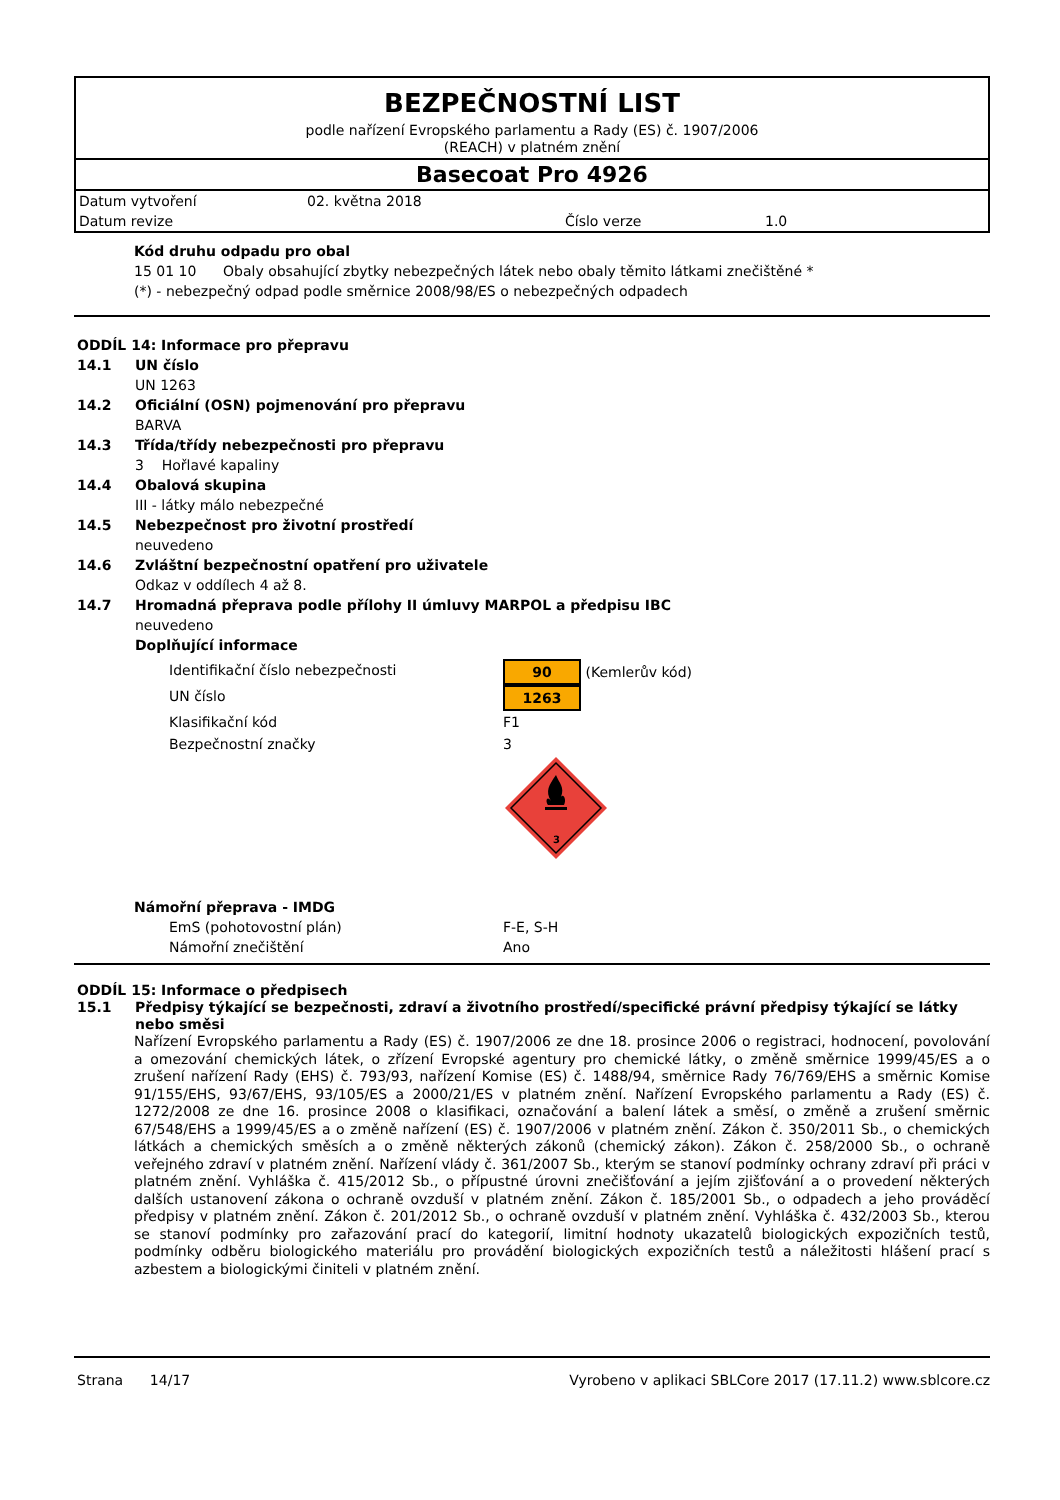BEZPEČNOSTNÍ LIST
podle nařízení Evropského parlamentu a Rady (ES) č. 1907/2006
(REACH) v platném znění
Basecoat Pro 4926
Datum vytvoření 02. května 2018 Datum revize Číslo verze 1.0
Kód druhu odpadu pro obal
15 01 10 Obaly obsahující zbytky nebezpečných látek nebo obaly těmito látkami znečištěné *
(*) - nebezpečný odpad podle směrnice 2008/98/ES o nebezpečných odpadech
ODDÍL 14: Informace pro přepravu
14.1 UN číslo
UN 1263
14.2 Oficiální (OSN) pojmenování pro přepravu
BARVA
14.3 Třída/třídy nebezpečnosti pro přepravu
3 Hořlavé kapaliny
14.4 Obalová skupina
III - látky málo nebezpečné
14.5 Nebezpečnost pro životní prostředí
neuvedeno
14.6 Zvláštní bezpečnostní opatření pro uživatele
Odkaz v oddílech 4 až 8.
14.7 Hromadná přeprava podle přílohy II úmluvy MARPOL a předpisu IBC
neuvedeno
Doplňující informace
Identifikační číslo nebezpečnosti 90 (Kemlerův kód) UN číslo 1263 Klasifikační kód F1 Bezpečnostní značky 3
3
Námořní přeprava - IMDG
EmS (pohotovostní plán) F-E, S-H Námořní znečištění Ano
ODDÍL 15: Informace o předpisech
15.1 Předpisy týkající se bezpečnosti, zdraví a životního prostředí/specifické právní předpisy týkající se látky nebo směsi
Nařízení Evropského parlamentu a Rady (ES) č. 1907/2006 ze dne 18. prosince 2006 o registraci, hodnocení, povolování a omezování chemických látek, o zřízení Evropské agentury pro chemické látky, o změně směrnice 1999/45/ES a o zrušení nařízení Rady (EHS) č. 793/93, nařízení Komise (ES) č. 1488/94, směrnice Rady 76/769/EHS a směrnic Komise 91/155/EHS, 93/67/EHS, 93/105/ES a 2000/21/ES v platném znění. Nařízení Evropského parlamentu a Rady (ES) č. 1272/2008 ze dne 16. prosince 2008 o klasifikaci, označování a balení látek a směsí, o změně a zrušení směrnic 67/548/EHS a 1999/45/ES a o změně nařízení (ES) č. 1907/2006 v platném znění. Zákon č. 350/2011 Sb., o chemických látkách a chemických směsích a o změně některých zákonů (chemický zákon). Zákon č. 258/2000 Sb., o ochraně veřejného zdraví v platném znění. Nařízení vlády č. 361/2007 Sb., kterým se stanoví podmínky ochrany zdraví při práci v platném znění. Vyhláška č. 415/2012 Sb., o přípustné úrovni znečišťování a jejím zjišťování a o provedení některých dalších ustanovení zákona o ochraně ovzduší v platném znění. Zákon č. 185/2001 Sb., o odpadech a jeho prováděcí předpisy v platném znění. Zákon č. 201/2012 Sb., o ochraně ovzduší v platném znění. Vyhláška č. 432/2003 Sb., kterou se stanoví podmínky pro zařazování prací do kategorií, limitní hodnoty ukazatelů biologických expozičních testů, podmínky odběru biologického materiálu pro provádění biologických expozičních testů a náležitosti hlášení prací s azbestem a biologickými činiteli v platném znění.
Strana 14/17 Vyrobeno v aplikaci SBLCore 2017 (17.11.2) www.sblcore.cz